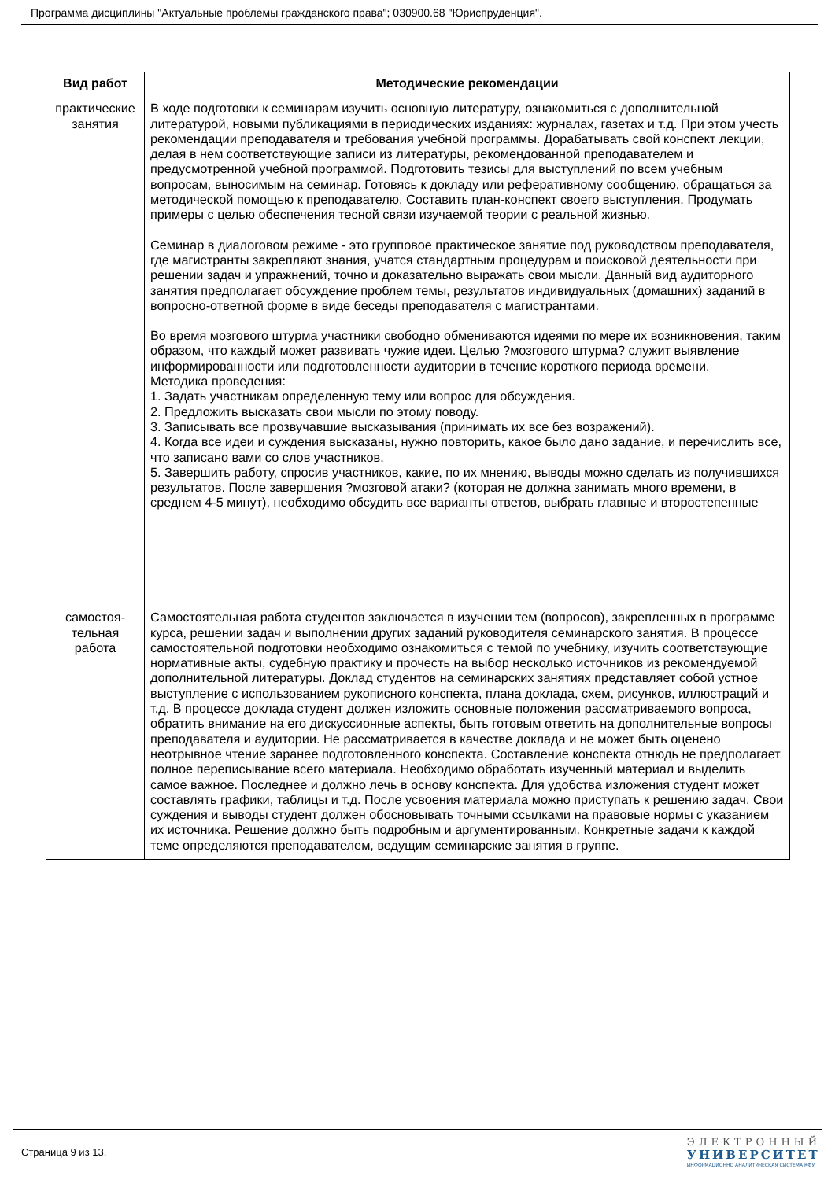Программа дисциплины "Актуальные проблемы гражданского права"; 030900.68 "Юриспруденция".
| Вид работ | Методические рекомендации |
| --- | --- |
| практические занятия | В ходе подготовки к семинарам изучить основную литературу, ознакомиться с дополнительной литературой, новыми публикациями в периодических изданиях: журналах, газетах и т.д. При этом учесть рекомендации преподавателя и требования учебной программы. Дорабатывать свой конспект лекции, делая в нем соответствующие записи из литературы, рекомендованной преподавателем и предусмотренной учебной программой. Подготовить тезисы для выступлений по всем учебным вопросам, выносимым на семинар. Готовясь к докладу или реферативному сообщению, обращаться за методической помощью к преподавателю. Составить план-конспект своего выступления. Продумать примеры с целью обеспечения тесной связи изучаемой теории с реальной жизнью. Семинар в диалоговом режиме - это групповое практическое занятие под руководством преподавателя, где магистранты закрепляют знания, учатся стандартным процедурам и поисковой деятельности при решении задач и упражнений, точно и доказательно выражать свои мысли. Данный вид аудиторного занятия предполагает обсуждение проблем темы, результатов индивидуальных (домашних) заданий в вопросно-ответной форме в виде беседы преподавателя с магистрантами. Во время мозгового штурма участники свободно обмениваются идеями по мере их возникновения, таким образом, что каждый может развивать чужие идеи. Целью ?мозгового штурма? служит выявление информированности или подготовленности аудитории в течение короткого периода времени. Методика проведения: 1. Задать участникам определенную тему или вопрос для обсуждения. 2. Предложить высказать свои мысли по этому поводу. 3. Записывать все прозвучавшие высказывания (принимать их все без возражений). 4. Когда все идеи и суждения высказаны, нужно повторить, какое было дано задание, и перечислить все, что записано вами со слов участников. 5. Завершить работу, спросив участников, какие, по их мнению, выводы можно сделать из получившихся результатов. После завершения ?мозговой атаки? (которая не должна занимать много времени, в среднем 4-5 минут), необходимо обсудить все варианты ответов, выбрать главные и второстепенные |
| самостоя- тельная работа | Самостоятельная работа студентов заключается в изучении тем (вопросов), закрепленных в программе курса, решении задач и выполнении других заданий руководителя семинарского занятия. В процессе самостоятельной подготовки необходимо ознакомиться с темой по учебнику, изучить соответствующие нормативные акты, судебную практику и прочесть на выбор несколько источников из рекомендуемой дополнительной литературы. Доклад студентов на семинарских занятиях представляет собой устное выступление с использованием рукописного конспекта, плана доклада, схем, рисунков, иллюстраций и т.д. В процессе доклада студент должен изложить основные положения рассматриваемого вопроса, обратить внимание на его дискуссионные аспекты, быть готовым ответить на дополнительные вопросы преподавателя и аудитории. Не рассматривается в качестве доклада и не может быть оценено неотрывное чтение заранее подготовленного конспекта. Составление конспекта отнюдь не предполагает полное переписывание всего материала. Необходимо обработать изученный материал и выделить самое важное. Последнее и должно лечь в основу конспекта. Для удобства изложения студент может составлять графики, таблицы и т.д. После усвоения материала можно приступать к решению задач. Свои суждения и выводы студент должен обосновывать точными ссылками на правовые нормы с указанием их источника. Решение должно быть подробным и аргументированным. Конкретные задачи к каждой теме определяются преподавателем, ведущим семинарские занятия в группе. |
Страница 9 из 13.
ЭЛЕКТРОННЫЙ
УНИВЕРСИТЕТ
ИНФОРМАЦИОННО АНАЛИТИЧЕСКАЯ СИСТЕМА КФУ